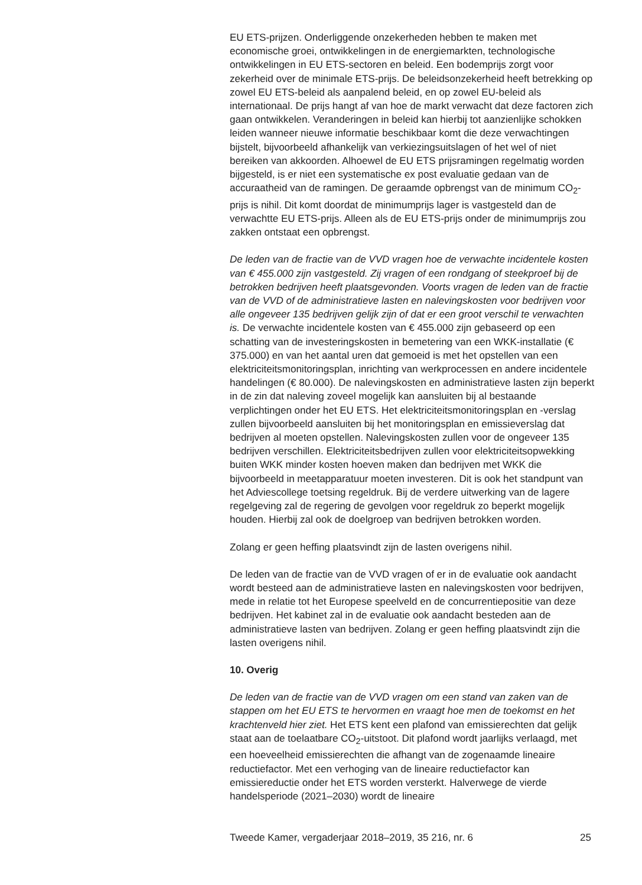EU ETS-prijzen. Onderliggende onzekerheden hebben te maken met economische groei, ontwikkelingen in de energiemarkten, technologische ontwikkelingen in EU ETS-sectoren en beleid. Een bodemprijs zorgt voor zekerheid over de minimale ETS-prijs. De beleidsonzekerheid heeft betrekking op zowel EU ETS-beleid als aanpalend beleid, en op zowel EU-beleid als internationaal. De prijs hangt af van hoe de markt verwacht dat deze factoren zich gaan ontwikkelen. Veranderingen in beleid kan hierbij tot aanzienlijke schokken leiden wanneer nieuwe informatie beschikbaar komt die deze verwachtingen bijstelt, bijvoorbeeld afhankelijk van verkiezingsuitslagen of het wel of niet bereiken van akkoorden. Alhoewel de EU ETS prijsramingen regelmatig worden bijgesteld, is er niet een systematische ex post evaluatie gedaan van de accuraatheid van de ramingen. De geraamde opbrengst van de minimum CO<sub>2</sub>-prijs is nihil. Dit komt doordat de minimumprijs lager is vastgesteld dan de verwachtte EU ETS-prijs. Alleen als de EU ETS-prijs onder de minimumprijs zou zakken ontstaat een opbrengst.
De leden van de fractie van de VVD vragen hoe de verwachte incidentele kosten van € 455.000 zijn vastgesteld. Zij vragen of een rondgang of steekproef bij de betrokken bedrijven heeft plaatsgevonden. Voorts vragen de leden van de fractie van de VVD of de administratieve lasten en nalevingskosten voor bedrijven voor alle ongeveer 135 bedrijven gelijk zijn of dat er een groot verschil te verwachten is. De verwachte incidentele kosten van € 455.000 zijn gebaseerd op een schatting van de investeringskosten in bemetering van een WKK-installatie (€ 375.000) en van het aantal uren dat gemoeid is met het opstellen van een elektriciteitsmonitoringsplan, inrichting van werkprocessen en andere incidentele handelingen (€ 80.000). De nalevingskosten en administratieve lasten zijn beperkt in de zin dat naleving zoveel mogelijk kan aansluiten bij al bestaande verplichtingen onder het EU ETS. Het elektriciteitsmonitoringsplan en -verslag zullen bijvoorbeeld aansluiten bij het monitoringsplan en emissieverslag dat bedrijven al moeten opstellen. Nalevingskosten zullen voor de ongeveer 135 bedrijven verschillen. Elektriciteitsbedrijven zullen voor elektriciteitsopwekking buiten WKK minder kosten hoeven maken dan bedrijven met WKK die bijvoorbeeld in meetapparatuur moeten investeren. Dit is ook het standpunt van het Adviescollege toetsing regeldruk. Bij de verdere uitwerking van de lagere regelgeving zal de regering de gevolgen voor regeldruk zo beperkt mogelijk houden. Hierbij zal ook de doelgroep van bedrijven betrokken worden.
Zolang er geen heffing plaatsvindt zijn de lasten overigens nihil.
De leden van de fractie van de VVD vragen of er in de evaluatie ook aandacht wordt besteed aan de administratieve lasten en nalevingskosten voor bedrijven, mede in relatie tot het Europese speelveld en de concurrentiepositie van deze bedrijven. Het kabinet zal in de evaluatie ook aandacht besteden aan de administratieve lasten van bedrijven. Zolang er geen heffing plaatsvindt zijn die lasten overigens nihil.
10. Overig
De leden van de fractie van de VVD vragen om een stand van zaken van de stappen om het EU ETS te hervormen en vraagt hoe men de toekomst en het krachtenveld hier ziet. Het ETS kent een plafond van emissierechten dat gelijk staat aan de toelaatbare CO<sub>2</sub>-uitstoot. Dit plafond wordt jaarlijks verlaagd, met een hoeveelheid emissierechten die afhangt van de zogenaamde lineaire reductiefactor. Met een verhoging van de lineaire reductiefactor kan emissiereductie onder het ETS worden versterkt. Halverwege de vierde handelsperiode (2021–2030) wordt de lineaire
Tweede Kamer, vergaderjaar 2018–2019, 35 216, nr. 6 25